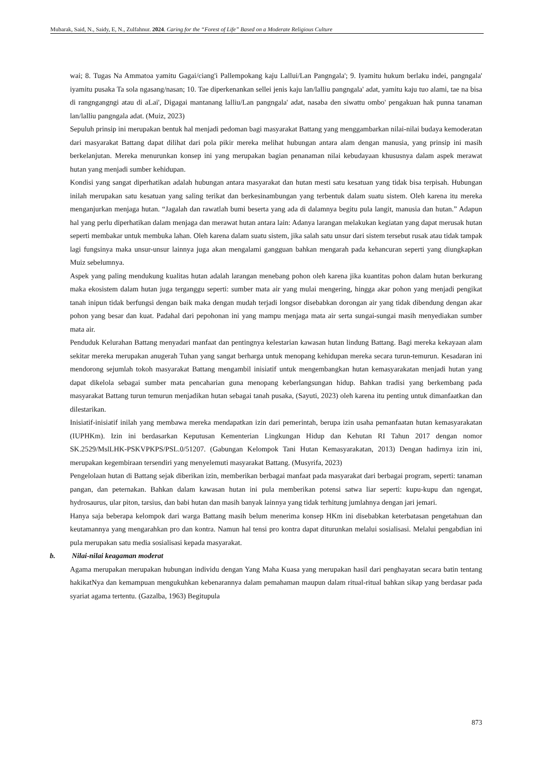Mubarak, Said, N., Saidy, E, N., Zulfahnur. 2024. Caring for the “Forest of Life” Based on a Moderate Religious Culture
wai; 8. Tugas Na Ammatoa yamitu Gagai/ciang'i Pallempokang kaju Lallui/Lan Pangngala'; 9. Iyamitu hukum berlaku indei, pangngala' iyamitu pusaka Ta sola ngasang/nasan; 10. Tae diperkenankan sellei jenis kaju lan/lalliu pangngala' adat, yamitu kaju tuo alami, tae na bisa di rangngangngi atau di aLai', Digagai mantanang lalliu/Lan pangngala' adat, nasaba den siwattu ombo' pengakuan hak punna tanaman lan/lalliu pangngala adat. (Muiz, 2023)
Sepuluh prinsip ini merupakan bentuk hal menjadi pedoman bagi masyarakat Battang yang menggambarkan nilai-nilai budaya kemoderatan dari masyarakat Battang dapat dilihat dari pola pikir mereka melihat hubungan antara alam dengan manusia, yang prinsip ini masih berkelanjutan. Mereka menurunkan konsep ini yang merupakan bagian penanaman nilai kebudayaan khususnya dalam aspek merawat hutan yang menjadi sumber kehidupan.
Kondisi yang sangat diperhatikan adalah hubungan antara masyarakat dan hutan mesti satu kesatuan yang tidak bisa terpisah. Hubungan inilah merupakan satu kesatuan yang saling terikat dan berkesinambungan yang terbentuk dalam suatu sistem. Oleh karena itu mereka menganjurkan menjaga hutan. “Jagalah dan rawatlah bumi beserta yang ada di dalamnya begitu pula langit, manusia dan hutan.” Adapun hal yang perlu diperhatikan dalam menjaga dan merawat hutan antara lain: Adanya larangan melakukan kegiatan yang dapat merusak hutan seperti membakar untuk membuka lahan. Oleh karena dalam suatu sistem, jika salah satu unsur dari sistem tersebut rusak atau tidak tampak lagi fungsinya maka unsur-unsur lainnya juga akan mengalami gangguan bahkan mengarah pada kehancuran seperti yang diungkapkan Muiz sebelumnya.
Aspek yang paling mendukung kualitas hutan adalah larangan menebang pohon oleh karena jika kuantitas pohon dalam hutan berkurang maka ekosistem dalam hutan juga terganggu seperti: sumber mata air yang mulai mengering, hingga akar pohon yang menjadi pengikat tanah inipun tidak berfungsi dengan baik maka dengan mudah terjadi longsor disebabkan dorongan air yang tidak dibendung dengan akar pohon yang besar dan kuat. Padahal dari pepohonan ini yang mampu menjaga mata air serta sungai-sungai masih menyediakan sumber mata air.
Penduduk Kelurahan Battang menyadari manfaat dan pentingnya kelestarian kawasan hutan lindung Battang. Bagi mereka kekayaan alam sekitar mereka merupakan anugerah Tuhan yang sangat berharga untuk menopang kehidupan mereka secara turun-temurun. Kesadaran ini mendorong sejumlah tokoh masyarakat Battang mengambil inisiatif untuk mengembangkan hutan kemasyarakatan menjadi hutan yang dapat dikelola sebagai sumber mata pencaharian guna menopang keberlangsungan hidup. Bahkan tradisi yang berkembang pada masyarakat Battang turun temurun menjadikan hutan sebagai tanah pusaka, (Sayuti, 2023) oleh karena itu penting untuk dimanfaatkan dan dilestarikan.
Inisiatif-inisiatif inilah yang membawa mereka mendapatkan izin dari pemerintah, berupa izin usaha pemanfaatan hutan kemasyarakatan (IUPHKm). Izin ini berdasarkan Keputusan Kementerian Lingkungan Hidup dan Kehutan RI Tahun 2017 dengan nomor SK.2529/MslLHK-PSKVPKPS/PSL.0/51207. (Gabungan Kelompok Tani Hutan Kemasyarakatan, 2013) Dengan hadirnya izin ini, merupakan kegembiraan tersendiri yang menyelemuti masyarakat Battang. (Musyrifa, 2023)
Pengelolaan hutan di Battang sejak diberikan izin, memberikan berbagai manfaat pada masyarakat dari berbagai program, seperti: tanaman pangan, dan peternakan. Bahkan dalam kawasan hutan ini pula memberikan potensi satwa liar seperti: kupu-kupu dan ngengat, hydrosaurus, ular piton, tarsius, dan babi hutan dan masih banyak lainnya yang tidak terhitung jumlahnya dengan jari jemari.
Hanya saja beberapa kelompok dari warga Battang masih belum menerima konsep HKm ini disebabkan keterbatasan pengetahuan dan keutamannya yang mengarahkan pro dan kontra. Namun hal tensi pro kontra dapat diturunkan melalui sosialisasi. Melalui pengabdian ini pula merupakan satu media sosialisasi kepada masyarakat.
b. Nilai-nilai keagaman moderat
Agama merupakan merupakan hubungan individu dengan Yang Maha Kuasa yang merupakan hasil dari penghayatan secara batin tentang hakikatNya dan kemampuan mengukuhkan kebenarannya dalam pemahaman maupun dalam ritual-ritual bahkan sikap yang berdasar pada syariat agama tertentu. (Gazalba, 1963) Begitupula
873